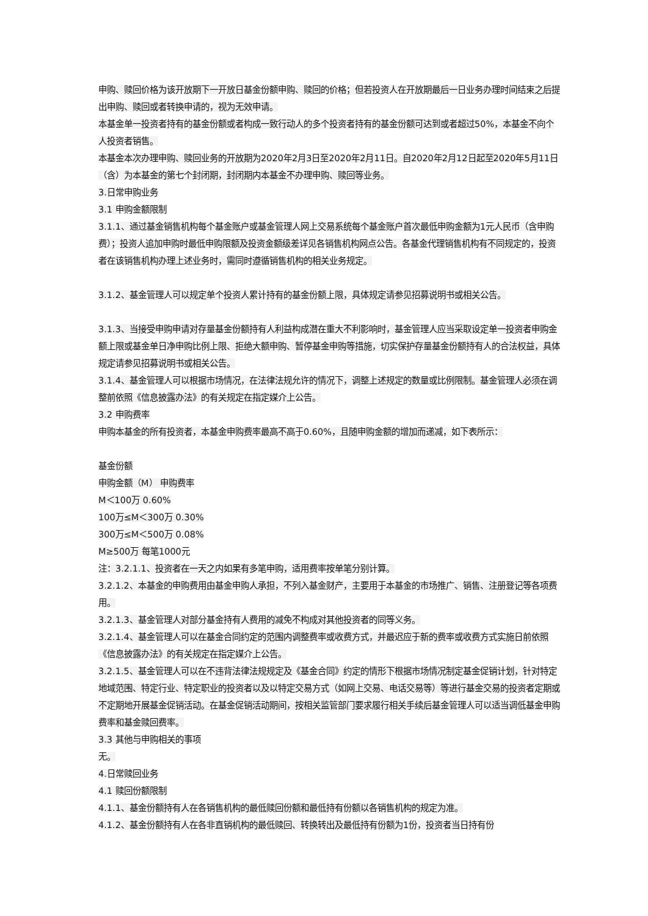申购、赎回价格为该开放期下一开放日基金份额申购、赎回的价格；但若投资人在开放期最后一日业务办理时间结束之后提出申购、赎回或者转换申请的，视为无效申请。
本基金单一投资者持有的基金份额或者构成一致行动人的多个投资者持有的基金份额可达到或者超过50%，本基金不向个人投资者销售。
本基金本次办理申购、赎回业务的开放期为2020年2月3日至2020年2月11日。自2020年2月12日起至2020年5月11日（含）为本基金的第七个封闭期，封闭期内本基金不办理申购、赎回等业务。
3.日常申购业务
3.1 申购金额限制
3.1.1、通过基金销售机构每个基金账户或基金管理人网上交易系统每个基金账户首次最低申购金额为1元人民币（含申购费）；投资人追加申购时最低申购限额及投资金额级差详见各销售机构网点公告。各基金代理销售机构有不同规定的，投资者在该销售机构办理上述业务时，需同时遵循销售机构的相关业务规定。
3.1.2、基金管理人可以规定单个投资人累计持有的基金份额上限，具体规定请参见招募说明书或相关公告。
3.1.3、当接受申购申请对存量基金份额持有人利益构成潜在重大不利影响时，基金管理人应当采取设定单一投资者申购金额上限或基金单日净申购比例上限、拒绝大额申购、暂停基金申购等措施，切实保护存量基金份额持有人的合法权益，具体规定请参见招募说明书或相关公告。
3.1.4、基金管理人可以根据市场情况，在法律法规允许的情况下，调整上述规定的数量或比例限制。基金管理人必须在调整前依照《信息披露办法》的有关规定在指定媒介上公告。
3.2 申购费率
申购本基金的所有投资者，本基金申购费率最高不高于0.60%，且随申购金额的增加而递减，如下表所示：
基金份额
申购金额（M） 申购费率
M＜100万 0.60%
100万≤M＜300万 0.30%
300万≤M＜500万 0.08%
M≥500万 每笔1000元
注：3.2.1.1、投资者在一天之内如果有多笔申购，适用费率按单笔分别计算。
3.2.1.2、本基金的申购费用由基金申购人承担，不列入基金财产，主要用于本基金的市场推广、销售、注册登记等各项费用。
3.2.1.3、基金管理人对部分基金持有人费用的减免不构成对其他投资者的同等义务。
3.2.1.4、基金管理人可以在基金合同约定的范围内调整费率或收费方式，并最迟应于新的费率或收费方式实施日前依照《信息披露办法》的有关规定在指定媒介上公告。
3.2.1.5、基金管理人可以在不违背法律法规规定及《基金合同》约定的情形下根据市场情况制定基金促销计划，针对特定地域范围、特定行业、特定职业的投资者以及以特定交易方式（如网上交易、电话交易等）等进行基金交易的投资者定期或不定期地开展基金促销活动。在基金促销活动期间，按相关监管部门要求履行相关手续后基金管理人可以适当调低基金申购费率和基金赎回费率。
3.3 其他与申购相关的事项
无。
4.日常赎回业务
4.1 赎回份额限制
4.1.1、基金份额持有人在各销售机构的最低赎回份额和最低持有份额以各销售机构的规定为准。
4.1.2、基金份额持有人在各非直销机构的最低赎回、转换转出及最低持有份额为1份，投资者当日持有份